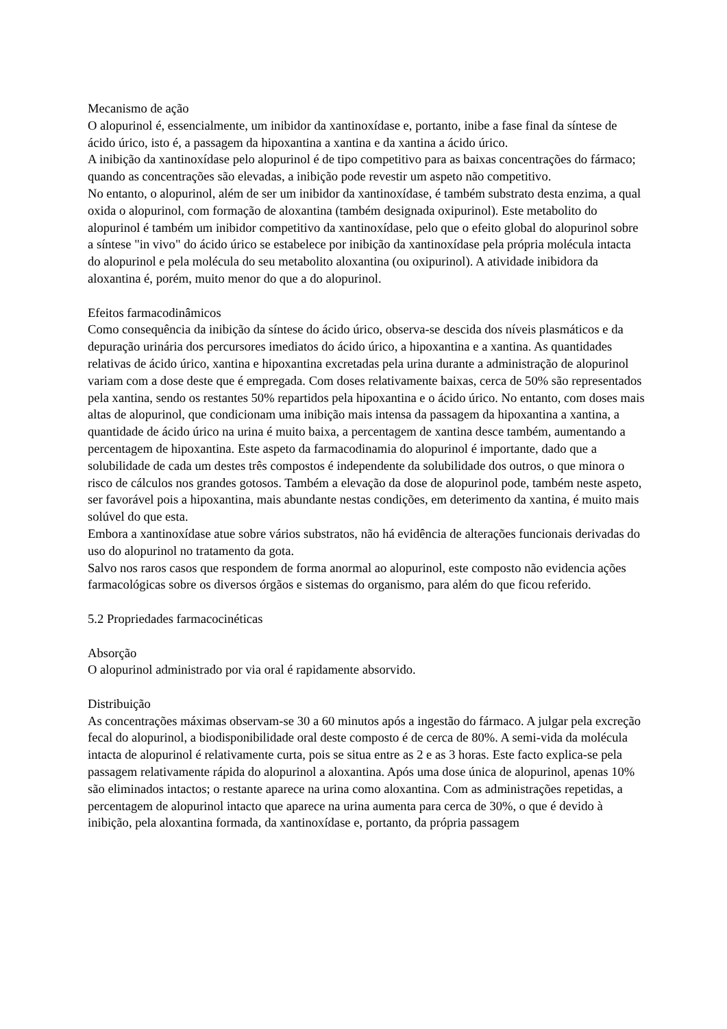Mecanismo de ação
O alopurinol é, essencialmente, um inibidor da xantinoxídase e, portanto, inibe a fase final da síntese de ácido úrico, isto é, a passagem da hipoxantina a xantina e da xantina a ácido úrico.
A inibição da xantinoxídase pelo alopurinol é de tipo competitivo para as baixas concentrações do fármaco; quando as concentrações são elevadas, a inibição pode revestir um aspeto não competitivo.
No entanto, o alopurinol, além de ser um inibidor da xantinoxídase, é também substrato desta enzima, a qual oxida o alopurinol, com formação de aloxantina (também designada oxipurinol). Este metabolito do alopurinol é também um inibidor competitivo da xantinoxídase, pelo que o efeito global do alopurinol sobre a síntese "in vivo" do ácido úrico se estabelece por inibição da xantinoxídase pela própria molécula intacta do alopurinol e pela molécula do seu metabolito aloxantina (ou oxipurinol). A atividade inibidora da aloxantina é, porém, muito menor do que a do alopurinol.
Efeitos farmacodinâmicos
Como consequência da inibição da síntese do ácido úrico, observa-se descida dos níveis plasmáticos e da depuração urinária dos percursores imediatos do ácido úrico, a hipoxantina e a xantina. As quantidades relativas de ácido úrico, xantina e hipoxantina excretadas pela urina durante a administração de alopurinol variam com a dose deste que é empregada. Com doses relativamente baixas, cerca de 50% são representados pela xantina, sendo os restantes 50% repartidos pela hipoxantina e o ácido úrico. No entanto, com doses mais altas de alopurinol, que condicionam uma inibição mais intensa da passagem da hipoxantina a xantina, a quantidade de ácido úrico na urina é muito baixa, a percentagem de xantina desce também, aumentando a percentagem de hipoxantina. Este aspeto da farmacodinamia do alopurinol é importante, dado que a solubilidade de cada um destes três compostos é independente da solubilidade dos outros, o que minora o risco de cálculos nos grandes gotosos. Também a elevação da dose de alopurinol pode, também neste aspeto, ser favorável pois a hipoxantina, mais abundante nestas condições, em deterimento da xantina, é muito mais solúvel do que esta.
Embora a xantinoxídase atue sobre vários substratos, não há evidência de alterações funcionais derivadas do uso do alopurinol no tratamento da gota.
Salvo nos raros casos que respondem de forma anormal ao alopurinol, este composto não evidencia ações farmacológicas sobre os diversos órgãos e sistemas do organismo, para além do que ficou referido.
5.2 Propriedades farmacocinéticas
Absorção
O alopurinol administrado por via oral é rapidamente absorvido.
Distribuição
As concentrações máximas observam-se 30 a 60 minutos após a ingestão do fármaco. A julgar pela excreção fecal do alopurinol, a biodisponibilidade oral deste composto é de cerca de 80%. A semi-vida da molécula intacta de alopurinol é relativamente curta, pois se situa entre as 2 e as 3 horas. Este facto explica-se pela passagem relativamente rápida do alopurinol a aloxantina. Após uma dose única de alopurinol, apenas 10% são eliminados intactos; o restante aparece na urina como aloxantina. Com as administrações repetidas, a percentagem de alopurinol intacto que aparece na urina aumenta para cerca de 30%, o que é devido à inibição, pela aloxantina formada, da xantinoxídase e, portanto, da própria passagem